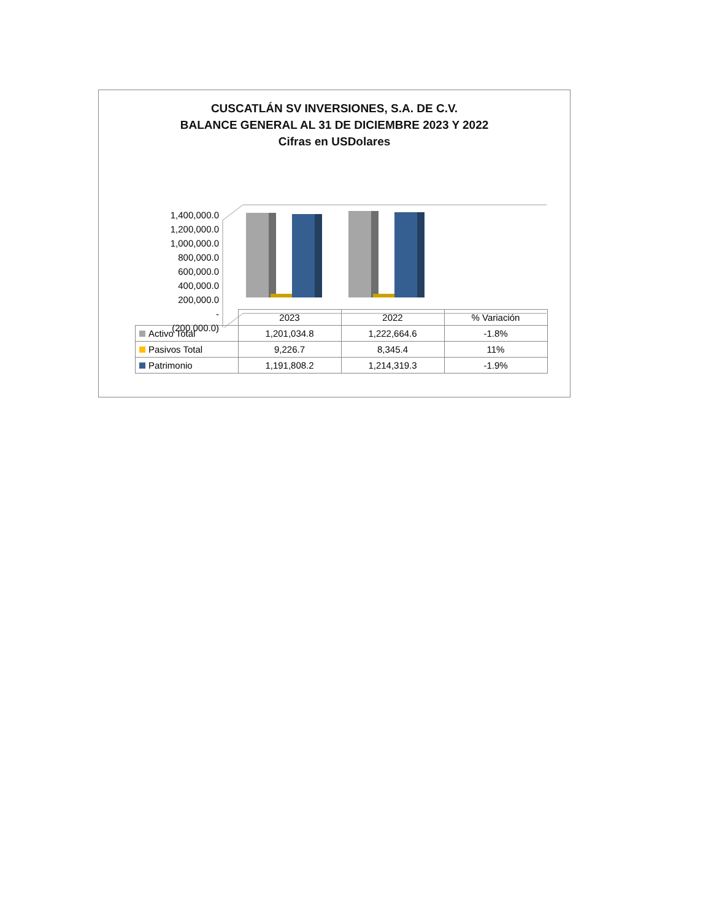CUSCATLÁN SV INVERSIONES, S.A. DE C.V.
BALANCE GENERAL AL 31 DE DICIEMBRE 2023 Y 2022
Cifras en USDolares
1,400,000.0
1,200,000.0
1,000,000.0
800,000.0
600,000.0
400,000.0
200,000.0
-
(200,000.0)
| | 2023 | 2022 | % Variación |
| --- | --- | --- | --- |
| Activo Total | 1,201,034.8 | 1,222,664.6 | -1.8% |
| Pasivos Total | 9,226.7 | 8,345.4 | 11% |
| Patrimonio | 1,191,808.2 | 1,214,319.3 | -1.9% |